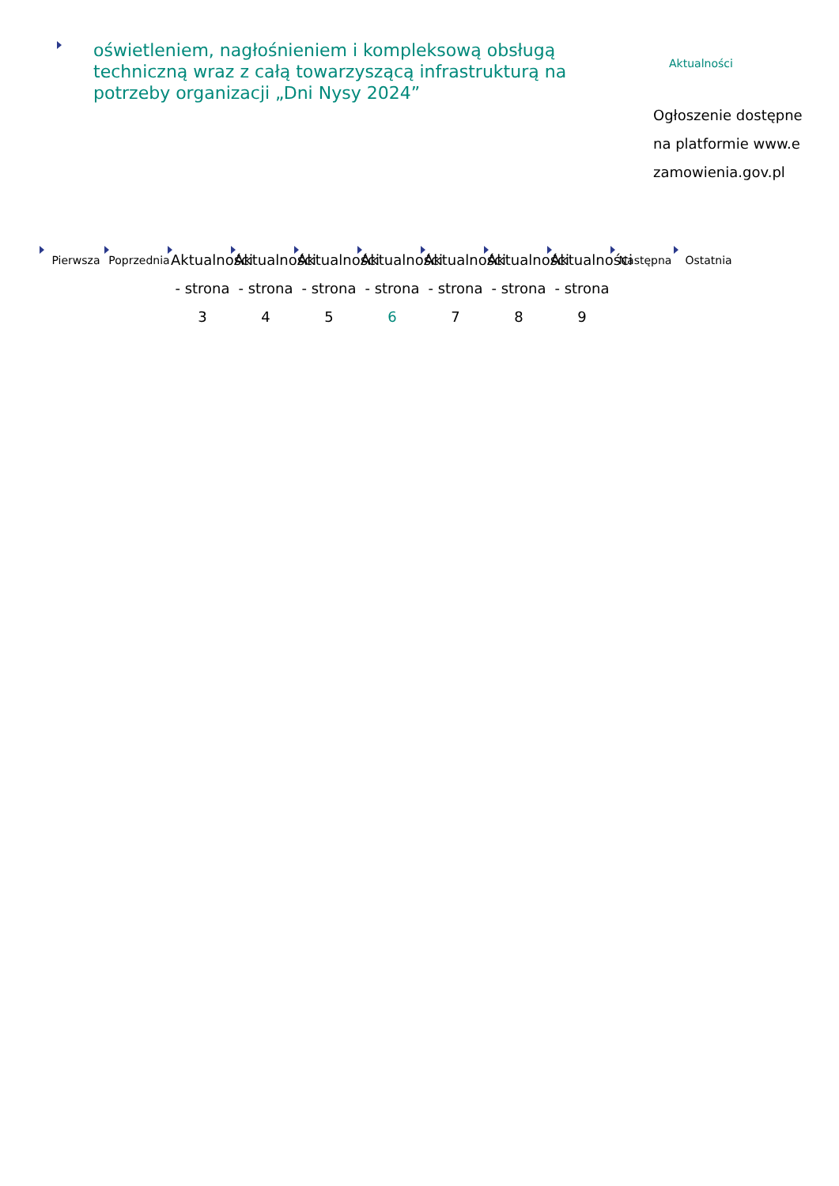oświetleniem, nagłośnieniem i kompleksową obsługą techniczną wraz z całą towarzyszącą infrastrukturą na potrzeby organizacji „Dni Nysy 2024”
Aktualności
Ogłoszenie dostępne na platformie www.ezamowienia.gov.pl
Pierwsza Poprzednia
Aktualności - strona 3
Aktualności - strona 4
Aktualności - strona 5
Aktualności - strona 6
Aktualności - strona 7
Aktualności - strona 8
Aktualności - strona 9
Następna Ostatnia